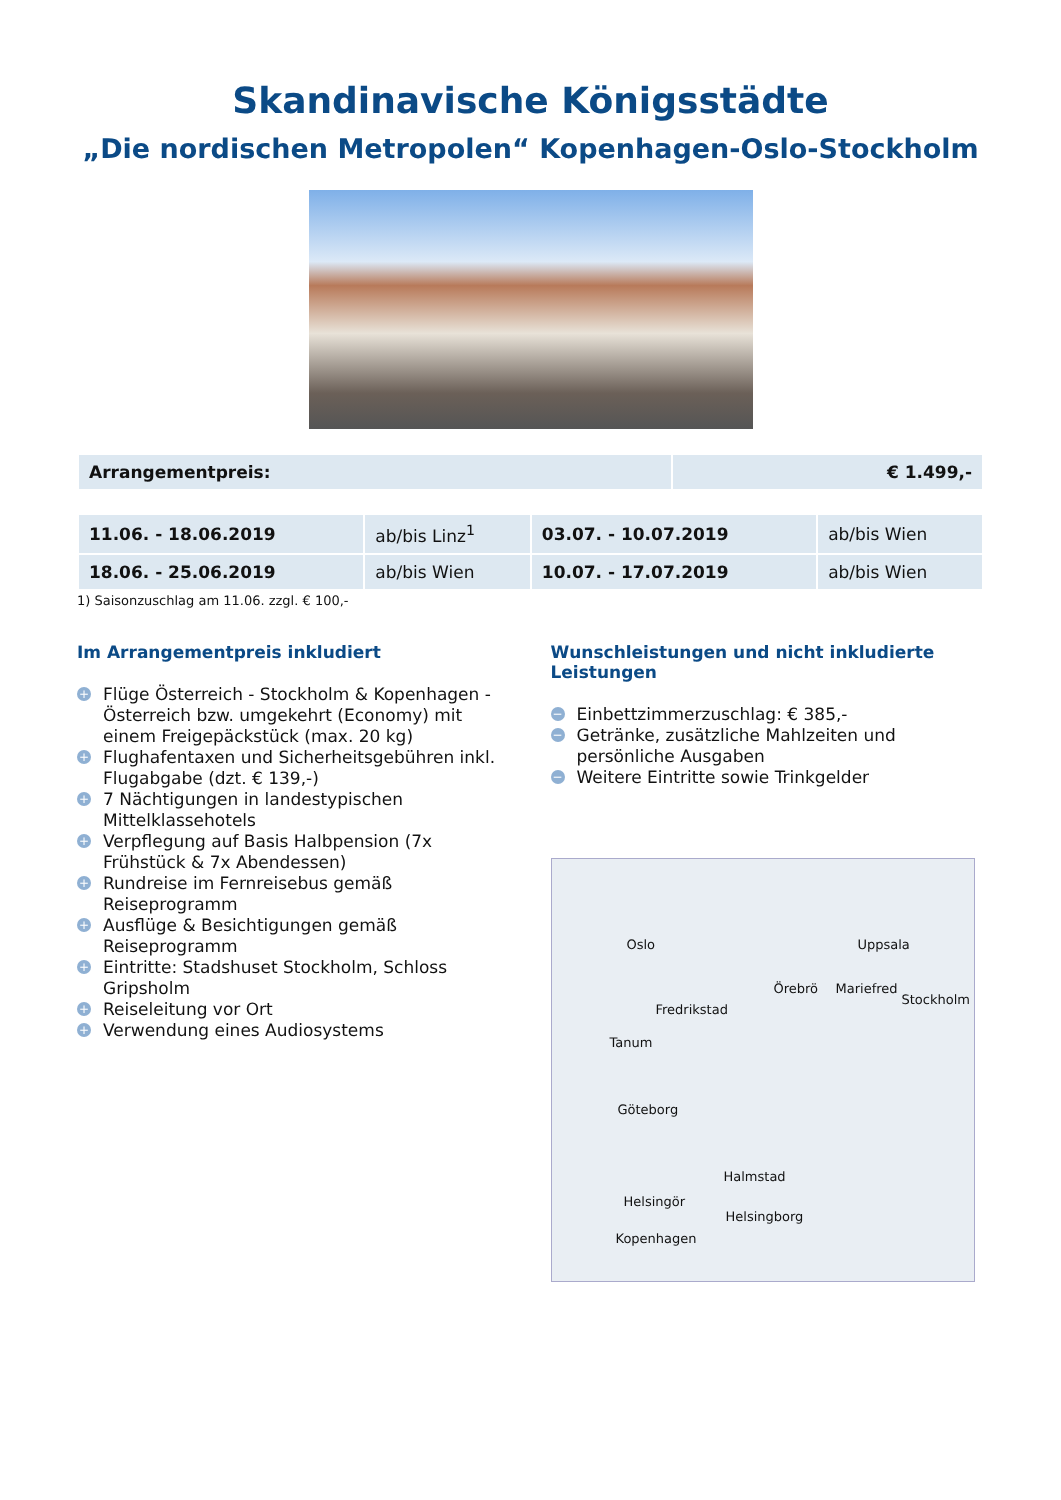Skandinavische Königsstädte
„Die nordischen Metropolen“ Kopenhagen-Oslo-Stockholm
| Arrangementpreis: | € 1.499,- |
| 11.06. - 18.06.2019 | ab/bis Linz<sup>1</sup> | 03.07. - 10.07.2019 | ab/bis Wien |
| 18.06. - 25.06.2019 | ab/bis Wien | 10.07. - 17.07.2019 | ab/bis Wien |
1) Saisonzuschlag am 11.06. zzgl. € 100,-
Im Arrangementpreis inkludiert
+ Flüge Österreich - Stockholm & Kopenhagen - Österreich bzw. umgekehrt (Economy) mit einem Freigepäckstück (max. 20 kg)
+ Flughafentaxen und Sicherheitsgebühren inkl. Flugabgabe (dzt. € 139,-)
+ 7 Nächtigungen in landestypischen Mittelklassehotels
+ Verpflegung auf Basis Halbpension (7x Frühstück & 7x Abendessen)
+ Rundreise im Fernreisebus gemäß Reiseprogramm
+ Ausflüge & Besichtigungen gemäß Reiseprogramm
+ Eintritte: Stadshuset Stockholm, Schloss Gripsholm
+ Reiseleitung vor Ort
+ Verwendung eines Audiosystems
Wunschleistungen und nicht inkludierte Leistungen
− Einbettzimmerzuschlag: € 385,-
− Getränke, zusätzliche Mahlzeiten und persönliche Ausgaben
− Weitere Eintritte sowie Trinkgelder
Oslo Uppsala
Örebrö Mariefred
Stockholm
Fredrikstad
Tanum
Göteborg
Halmstad
Helsingör
Helsingborg
Kopenhagen